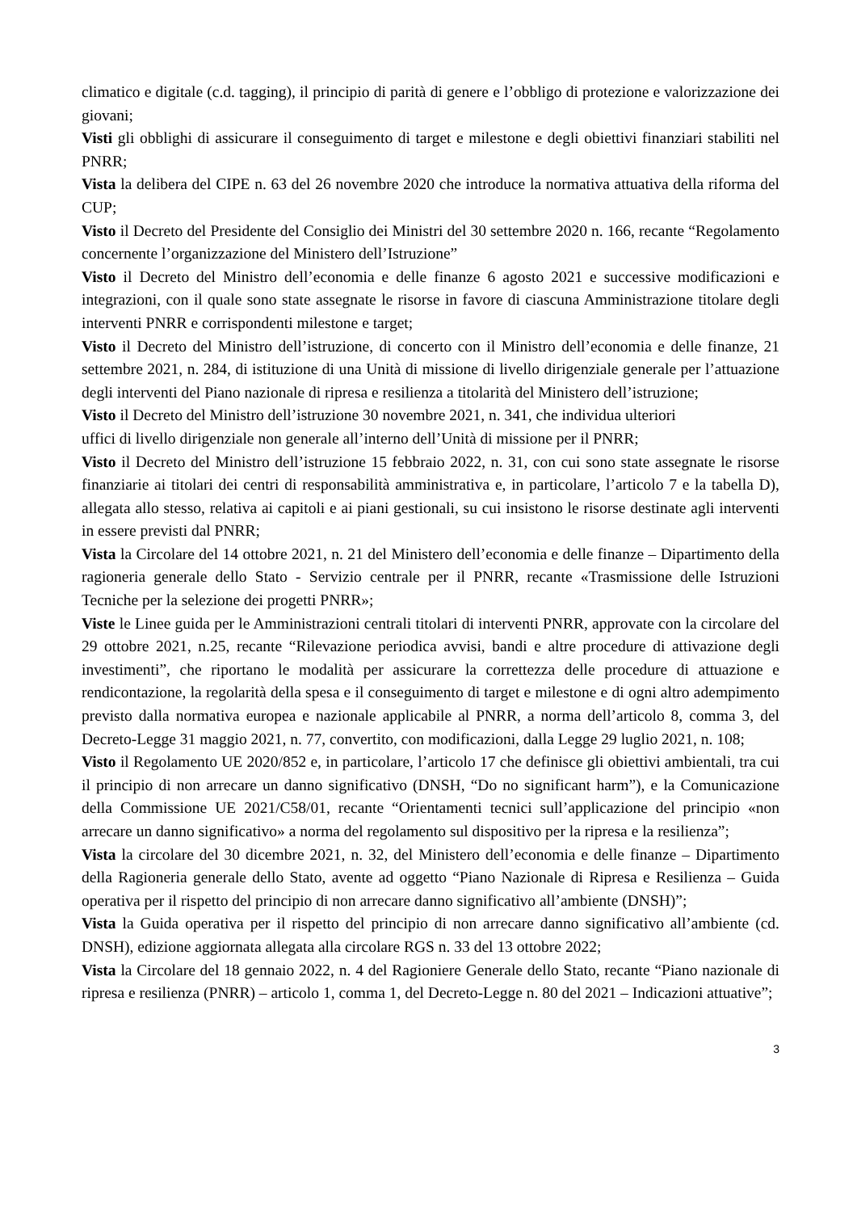climatico e digitale (c.d. tagging), il principio di parità di genere e l’obbligo di protezione e valorizzazione dei giovani;
Visti gli obblighi di assicurare il conseguimento di target e milestone e degli obiettivi finanziari stabiliti nel PNRR;
Vista la delibera del CIPE n. 63 del 26 novembre 2020 che introduce la normativa attuativa della riforma del CUP;
Visto il Decreto del Presidente del Consiglio dei Ministri del 30 settembre 2020 n. 166, recante “Regolamento concernente l’organizzazione del Ministero dell’Istruzione”
Visto il Decreto del Ministro dell’economia e delle finanze 6 agosto 2021 e successive modificazioni e integrazioni, con il quale sono state assegnate le risorse in favore di ciascuna Amministrazione titolare degli interventi PNRR e corrispondenti milestone e target;
Visto il Decreto del Ministro dell’istruzione, di concerto con il Ministro dell’economia e delle finanze, 21 settembre 2021, n. 284, di istituzione di una Unità di missione di livello dirigenziale generale per l’attuazione degli interventi del Piano nazionale di ripresa e resilienza a titolarità del Ministero dell’istruzione;
Visto il Decreto del Ministro dell’istruzione 30 novembre 2021, n. 341, che individua ulteriori
uffici di livello dirigenziale non generale all’interno dell’Unità di missione per il PNRR;
Visto il Decreto del Ministro dell’istruzione 15 febbraio 2022, n. 31, con cui sono state assegnate le risorse finanziarie ai titolari dei centri di responsabilità amministrativa e, in particolare, l’articolo 7 e la tabella D), allegata allo stesso, relativa ai capitoli e ai piani gestionali, su cui insistono le risorse destinate agli interventi in essere previsti dal PNRR;
Vista la Circolare del 14 ottobre 2021, n. 21 del Ministero dell’economia e delle finanze – Dipartimento della ragioneria generale dello Stato - Servizio centrale per il PNRR, recante «Trasmissione delle Istruzioni Tecniche per la selezione dei progetti PNRR»;
Viste le Linee guida per le Amministrazioni centrali titolari di interventi PNRR, approvate con la circolare del 29 ottobre 2021, n.25, recante “Rilevazione periodica avvisi, bandi e altre procedure di attivazione degli investimenti”, che riportano le modalità per assicurare la correttezza delle procedure di attuazione e rendicontazione, la regolarità della spesa e il conseguimento di target e milestone e di ogni altro adempimento previsto dalla normativa europea e nazionale applicabile al PNRR, a norma dell’articolo 8, comma 3, del Decreto-Legge 31 maggio 2021, n. 77, convertito, con modificazioni, dalla Legge 29 luglio 2021, n. 108;
Visto il Regolamento UE 2020/852 e, in particolare, l’articolo 17 che definisce gli obiettivi ambientali, tra cui il principio di non arrecare un danno significativo (DNSH, “Do no significant harm”), e la Comunicazione della Commissione UE 2021/C58/01, recante “Orientamenti tecnici sull’applicazione del principio «non arrecare un danno significativo» a norma del regolamento sul dispositivo per la ripresa e la resilienza”;
Vista la circolare del 30 dicembre 2021, n. 32, del Ministero dell’economia e delle finanze – Dipartimento della Ragioneria generale dello Stato, avente ad oggetto “Piano Nazionale di Ripresa e Resilienza – Guida operativa per il rispetto del principio di non arrecare danno significativo all’ambiente (DNSH)”;
Vista la Guida operativa per il rispetto del principio di non arrecare danno significativo all’ambiente (cd. DNSH), edizione aggiornata allegata alla circolare RGS n. 33 del 13 ottobre 2022;
Vista la Circolare del 18 gennaio 2022, n. 4 del Ragioniere Generale dello Stato, recante “Piano nazionale di ripresa e resilienza (PNRR) – articolo 1, comma 1, del Decreto-Legge n. 80 del 2021 – Indicazioni attuative”;
3